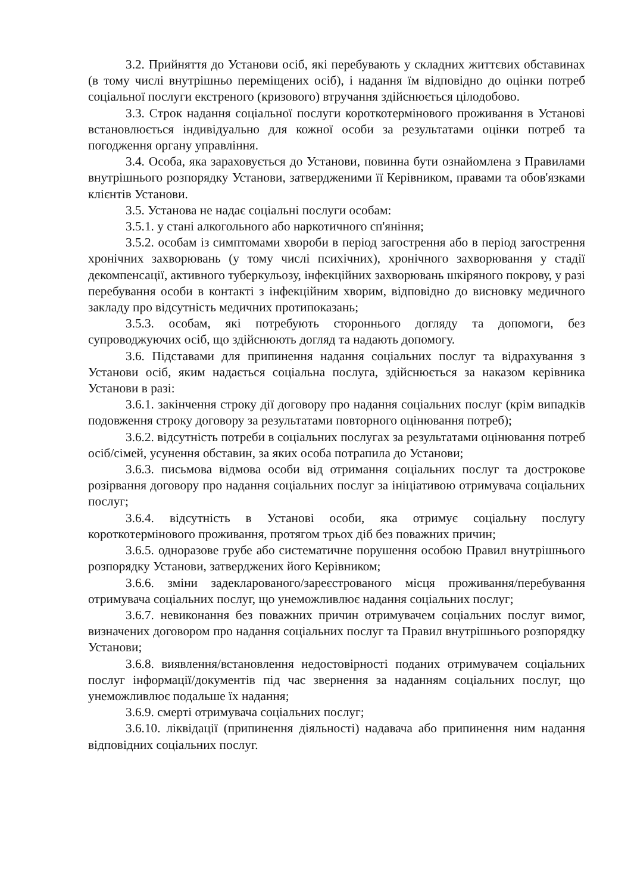3.2. Прийняття до Установи осіб, які перебувають у складних життєвих обставинах (в тому числі внутрішньо переміщених осіб), і надання їм відповідно до оцінки потреб соціальної послуги екстреного (кризового) втручання здійснюється цілодобово.
3.3. Строк надання соціальної послуги короткотермінового проживання в Установі встановлюється індивідуально для кожної особи за результатами оцінки потреб та погодження органу управління.
3.4. Особа, яка зараховується до Установи, повинна бути ознайомлена з Правилами внутрішнього розпорядку Установи, затвердженими її Керівником, правами та обов'язками клієнтів Установи.
3.5. Установа не надає соціальні послуги особам:
3.5.1. у стані алкогольного або наркотичного сп'яніння;
3.5.2. особам із симптомами хвороби в період загострення або в період загострення хронічних захворювань (у тому числі психічних), хронічного захворювання у стадії декомпенсації, активного туберкульозу, інфекційних захворювань шкіряного покрову, у разі перебування особи в контакті з інфекційним хворим, відповідно до висновку медичного закладу про відсутність медичних протипоказань;
3.5.3. особам, які потребують стороннього догляду та допомоги, без супроводжуючих осіб, що здійснюють догляд та надають допомогу.
3.6. Підставами для припинення надання соціальних послуг та відрахування з Установи осіб, яким надається соціальна послуга, здійснюється за наказом керівника Установи в разі:
3.6.1. закінчення строку дії договору про надання соціальних послуг (крім випадків подовження строку договору за результатами повторного оцінювання потреб);
3.6.2. відсутність потреби в соціальних послугах за результатами оцінювання потреб осіб/сімей, усунення обставин, за яких особа потрапила до Установи;
3.6.3. письмова відмова особи від отримання соціальних послуг та дострокове розірвання договору про надання соціальних послуг за ініціативою отримувача соціальних послуг;
3.6.4. відсутність в Установі особи, яка отримує соціальну послугу короткотермінового проживання, протягом трьох діб без поважних причин;
3.6.5. одноразове грубе або систематичне порушення особою Правил внутрішнього розпорядку Установи, затверджених його Керівником;
3.6.6. зміни задекларованого/зареєстрованого місця проживання/перебування отримувача соціальних послуг, що унеможливлює надання соціальних послуг;
3.6.7. невиконання без поважних причин отримувачем соціальних послуг вимог, визначених договором про надання соціальних послуг та Правил внутрішнього розпорядку Установи;
3.6.8. виявлення/встановлення недостовірності поданих отримувачем соціальних послуг інформації/документів під час звернення за наданням соціальних послуг, що унеможливлює подальше їх надання;
3.6.9. смерті отримувача соціальних послуг;
3.6.10. ліквідації (припинення діяльності) надавача або припинення ним надання відповідних соціальних послуг.